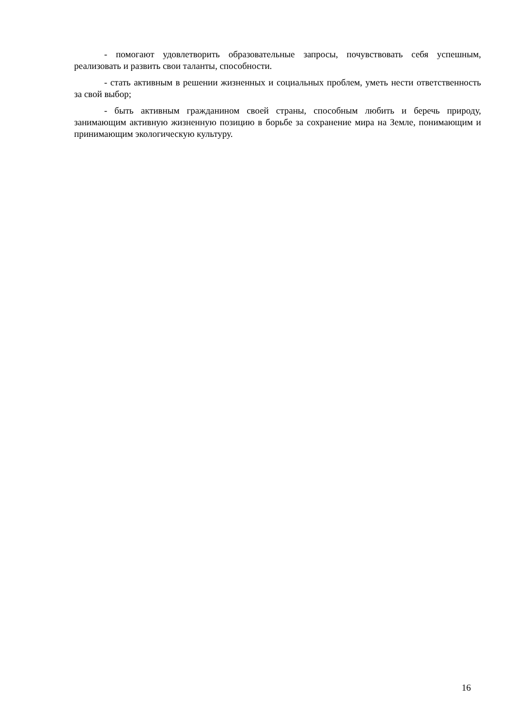- помогают удовлетворить образовательные запросы, почувствовать себя успешным, реализовать и развить свои таланты, способности.
- стать активным в решении жизненных и социальных проблем, уметь нести ответственность за свой выбор;
- быть активным гражданином своей страны, способным любить и беречь природу, занимающим активную жизненную позицию в борьбе за сохранение мира на Земле, понимающим и принимающим экологическую культуру.
16